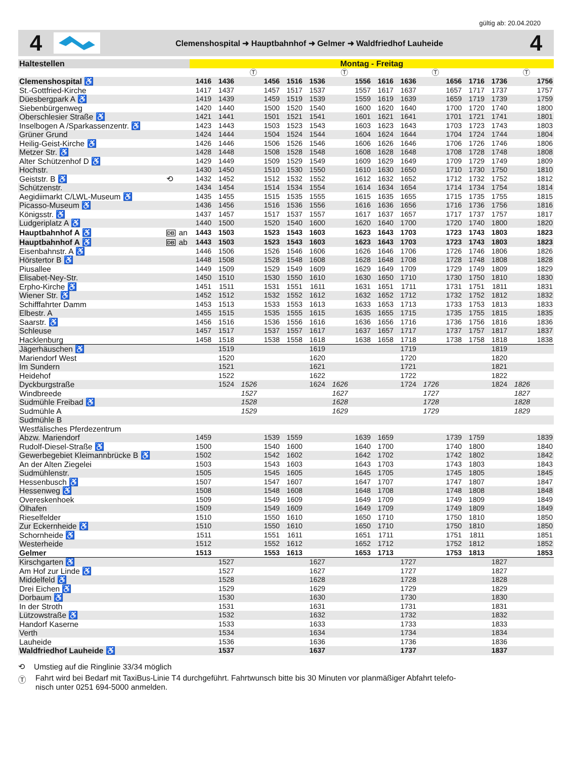gültig ab: 20.04.2020
4
Clemenshospital ➜ Hauptbahnhof ➜ Gelmer ➜ Waldfriedhof Lauheide
4
| Haltestellen | | | Montag - Freitag | | | | | | | | | | | | | | | |
| --- | --- | --- | --- | --- | --- | --- | --- | --- | --- | --- | --- | --- | --- | --- | --- | --- | --- | --- |
| | | | | | Ⓣ | | | | Ⓣ | | | | Ⓣ | | | | Ⓣ | |
| Clemenshospital ♿ | | | 1416 | 1436 | | 1456 | 1516 | 1536 | | 1556 | 1616 | 1636 | | 1656 | 1716 | 1736 | | 1756 |
| St.-Gottfried-Kirche | | | 1417 | 1437 | | 1457 | 1517 | 1537 | | 1557 | 1617 | 1637 | | 1657 | 1717 | 1737 | | 1757 |
| Düesbergpark A ♿ | | | 1419 | 1439 | | 1459 | 1519 | 1539 | | 1559 | 1619 | 1639 | | 1659 | 1719 | 1739 | | 1759 |
| Siebenbürgenweg | | | 1420 | 1440 | | 1500 | 1520 | 1540 | | 1600 | 1620 | 1640 | | 1700 | 1720 | 1740 | | 1800 |
| Oberschlesier Straße ♿ | | | 1421 | 1441 | | 1501 | 1521 | 1541 | | 1601 | 1621 | 1641 | | 1701 | 1721 | 1741 | | 1801 |
| Inselbogen A /Sparkassenzentr. ♿ | | | 1423 | 1443 | | 1503 | 1523 | 1543 | | 1603 | 1623 | 1643 | | 1703 | 1723 | 1743 | | 1803 |
| Grüner Grund | | | 1424 | 1444 | | 1504 | 1524 | 1544 | | 1604 | 1624 | 1644 | | 1704 | 1724 | 1744 | | 1804 |
| Heilig-Geist-Kirche ♿ | | | 1426 | 1446 | | 1506 | 1526 | 1546 | | 1606 | 1626 | 1646 | | 1706 | 1726 | 1746 | | 1806 |
| Metzer Str. ♿ | | | 1428 | 1448 | | 1508 | 1528 | 1548 | | 1608 | 1628 | 1648 | | 1708 | 1728 | 1748 | | 1808 |
| Alter Schützenhof D ♿ | | | 1429 | 1449 | | 1509 | 1529 | 1549 | | 1609 | 1629 | 1649 | | 1709 | 1729 | 1749 | | 1809 |
| Hochstr. | | | 1430 | 1450 | | 1510 | 1530 | 1550 | | 1610 | 1630 | 1650 | | 1710 | 1730 | 1750 | | 1810 |
| Geiststr. B ♿ | ⟲ | | 1432 | 1452 | | 1512 | 1532 | 1552 | | 1612 | 1632 | 1652 | | 1712 | 1732 | 1752 | | 1812 |
| Schützenstr. | | | 1434 | 1454 | | 1514 | 1534 | 1554 | | 1614 | 1634 | 1654 | | 1714 | 1734 | 1754 | | 1814 |
| Aegidiimarkt C/LWL-Museum ♿ | | | 1435 | 1455 | | 1515 | 1535 | 1555 | | 1615 | 1635 | 1655 | | 1715 | 1735 | 1755 | | 1815 |
| Picasso-Museum ♿ | | | 1436 | 1456 | | 1516 | 1536 | 1556 | | 1616 | 1636 | 1656 | | 1716 | 1736 | 1756 | | 1816 |
| Königsstr. ♿ | | | 1437 | 1457 | | 1517 | 1537 | 1557 | | 1617 | 1637 | 1657 | | 1717 | 1737 | 1757 | | 1817 |
| Ludgeriplatz A ♿ | | | 1440 | 1500 | | 1520 | 1540 | 1600 | | 1620 | 1640 | 1700 | | 1720 | 1740 | 1800 | | 1820 |
| Hauptbahnhof A ♿ | DB | an | 1443 | 1503 | | 1523 | 1543 | 1603 | | 1623 | 1643 | 1703 | | 1723 | 1743 | 1803 | | 1823 |
| Hauptbahnhof A ♿ | DB | ab | 1443 | 1503 | | 1523 | 1543 | 1603 | | 1623 | 1643 | 1703 | | 1723 | 1743 | 1803 | | 1823 |
| Eisenbahnstr. A ♿ | | | 1446 | 1506 | | 1526 | 1546 | 1606 | | 1626 | 1646 | 1706 | | 1726 | 1746 | 1806 | | 1826 |
| Hörstertor B ♿ | | | 1448 | 1508 | | 1528 | 1548 | 1608 | | 1628 | 1648 | 1708 | | 1728 | 1748 | 1808 | | 1828 |
| Piusallee | | | 1449 | 1509 | | 1529 | 1549 | 1609 | | 1629 | 1649 | 1709 | | 1729 | 1749 | 1809 | | 1829 |
| Elisabet-Ney-Str. | | | 1450 | 1510 | | 1530 | 1550 | 1610 | | 1630 | 1650 | 1710 | | 1730 | 1750 | 1810 | | 1830 |
| Erpho-Kirche ♿ | | | 1451 | 1511 | | 1531 | 1551 | 1611 | | 1631 | 1651 | 1711 | | 1731 | 1751 | 1811 | | 1831 |
| Wiener Str. ♿ | | | 1452 | 1512 | | 1532 | 1552 | 1612 | | 1632 | 1652 | 1712 | | 1732 | 1752 | 1812 | | 1832 |
| Schifffahrter Damm | | | 1453 | 1513 | | 1533 | 1553 | 1613 | | 1633 | 1653 | 1713 | | 1733 | 1753 | 1813 | | 1833 |
| Elbestr. A | | | 1455 | 1515 | | 1535 | 1555 | 1615 | | 1635 | 1655 | 1715 | | 1735 | 1755 | 1815 | | 1835 |
| Saarstr. ♿ | | | 1456 | 1516 | | 1536 | 1556 | 1616 | | 1636 | 1656 | 1716 | | 1736 | 1756 | 1816 | | 1836 |
| Schleuse | | | 1457 | 1517 | | 1537 | 1557 | 1617 | | 1637 | 1657 | 1717 | | 1737 | 1757 | 1817 | | 1837 |
| Hacklenburg | | | 1458 | 1518 | | 1538 | 1558 | 1618 | | 1638 | 1658 | 1718 | | 1738 | 1758 | 1818 | | 1838 |
| Jägerhäuschen ♿ | | | | 1519 | | | | 1619 | | | | 1719 | | | | 1819 | | |
| Mariendorf West | | | | 1520 | | | | 1620 | | | | 1720 | | | | 1820 | | |
| Im Sundern | | | | 1521 | | | | 1621 | | | | 1721 | | | | 1821 | | |
| Heidehof | | | | 1522 | | | | 1622 | | | | 1722 | | | | 1822 | | |
| Dyckburgstraße | | | | 1524 | 1526 | | | 1624 | 1626 | | | 1724 | 1726 | | | 1824 | 1826 | |
| Windbreede | | | | | 1527 | | | | 1627 | | | | 1727 | | | | 1827 | |
| Sudmühle Freibad ♿ | | | | | 1528 | | | | 1628 | | | | 1728 | | | | 1828 | |
| Sudmühle A | | | | | 1529 | | | | 1629 | | | | 1729 | | | | 1829 | |
| Sudmühle B | | | | | | | | | | | | | | | | | | |
| Westfälisches Pferdezentrum | | | | | | | | | | | | | | | | | | |
| Abzw. Mariendorf | | | 1459 | | | 1539 | 1559 | | | 1639 | 1659 | | | 1739 | 1759 | | | 1839 |
| Rudolf-Diesel-Straße ♿ | | | 1500 | | | 1540 | 1600 | | | 1640 | 1700 | | | 1740 | 1800 | | | 1840 |
| Gewerbegebiet Kleimannbrücke B ♿ | | | 1502 | | | 1542 | 1602 | | | 1642 | 1702 | | | 1742 | 1802 | | | 1842 |
| An der Alten Ziegelei | | | 1503 | | | 1543 | 1603 | | | 1643 | 1703 | | | 1743 | 1803 | | | 1843 |
| Sudmühlenstr. | | | 1505 | | | 1545 | 1605 | | | 1645 | 1705 | | | 1745 | 1805 | | | 1845 |
| Hessenbusch ♿ | | | 1507 | | | 1547 | 1607 | | | 1647 | 1707 | | | 1747 | 1807 | | | 1847 |
| Hessenweg ♿ | | | 1508 | | | 1548 | 1608 | | | 1648 | 1708 | | | 1748 | 1808 | | | 1848 |
| Overeskenhoek | | | 1509 | | | 1549 | 1609 | | | 1649 | 1709 | | | 1749 | 1809 | | | 1849 |
| Ölhafen | | | 1509 | | | 1549 | 1609 | | | 1649 | 1709 | | | 1749 | 1809 | | | 1849 |
| Rieselfelder | | | 1510 | | | 1550 | 1610 | | | 1650 | 1710 | | | 1750 | 1810 | | | 1850 |
| Zur Eckernheide ♿ | | | 1510 | | | 1550 | 1610 | | | 1650 | 1710 | | | 1750 | 1810 | | | 1850 |
| Schornheide ♿ | | | 1511 | | | 1551 | 1611 | | | 1651 | 1711 | | | 1751 | 1811 | | | 1851 |
| Westerheide | | | 1512 | | | 1552 | 1612 | | | 1652 | 1712 | | | 1752 | 1812 | | | 1852 |
| Gelmer | | | 1513 | | | 1553 | 1613 | | | 1653 | 1713 | | | 1753 | 1813 | | | 1853 |
| Kirschgarten ♿ | | | | 1527 | | | | 1627 | | | | 1727 | | | | 1827 | | |
| Am Hof zur Linde ♿ | | | | 1527 | | | | 1627 | | | | 1727 | | | | 1827 | | |
| Middelfeld ♿ | | | | 1528 | | | | 1628 | | | | 1728 | | | | 1828 | | |
| Drei Eichen ♿ | | | | 1529 | | | | 1629 | | | | 1729 | | | | 1829 | | |
| Dorbaum ♿ | | | | 1530 | | | | 1630 | | | | 1730 | | | | 1830 | | |
| In der Stroth | | | | 1531 | | | | 1631 | | | | 1731 | | | | 1831 | | |
| Lützowstraße ♿ | | | | 1532 | | | | 1632 | | | | 1732 | | | | 1832 | | |
| Handorf Kaserne | | | | 1533 | | | | 1633 | | | | 1733 | | | | 1833 | | |
| Verth | | | | 1534 | | | | 1634 | | | | 1734 | | | | 1834 | | |
| Lauheide | | | | 1536 | | | | 1636 | | | | 1736 | | | | 1836 | | |
| Waldfriedhof Lauheide ♿ | | | | 1537 | | | | 1637 | | | | 1737 | | | | 1837 | | |
⟲ Umstieg auf die Ringlinie 33/34 möglich
Ⓣ Fahrt wird bei Bedarf mit TaxiBus-Linie T4 durchgeführt. Fahrtwunsch bitte bis 30 Minuten vor planmäßiger Abfahrt telefo-
nisch unter 0251 694-5000 anmelden.